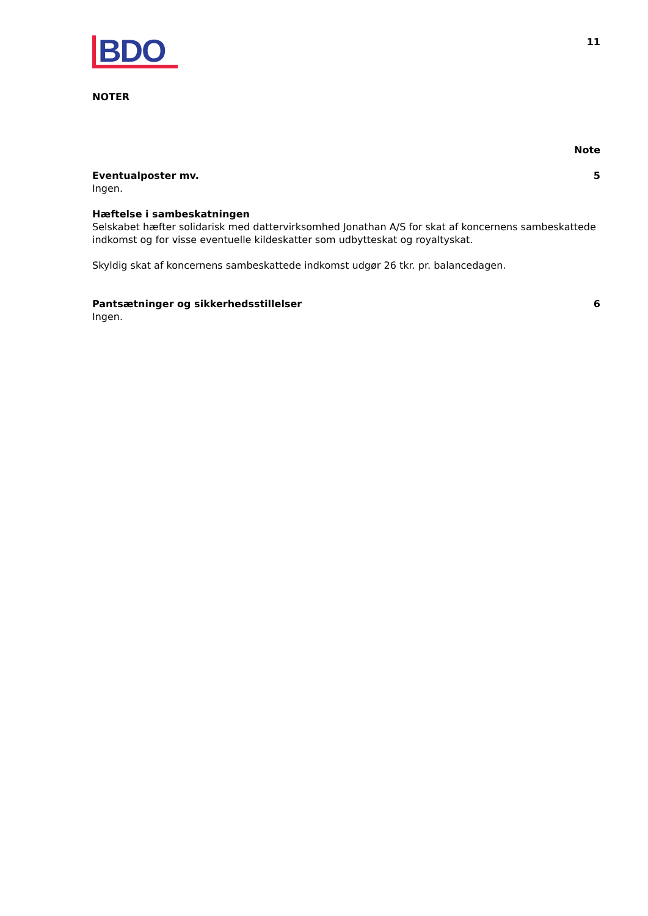BDO
11
NOTER
Note
Eventualposter mv. 5
Ingen.
Hæftelse i sambeskatningen
Selskabet hæfter solidarisk med dattervirksomhed Jonathan A/S for skat af koncernens sambeskattede indkomst og for visse eventuelle kildeskatter som udbytteskat og royaltyskat.
Skyldig skat af koncernens sambeskattede indkomst udgør 26 tkr. pr. balancedagen.
Pantsætninger og sikkerhedsstillelser 6
Ingen.